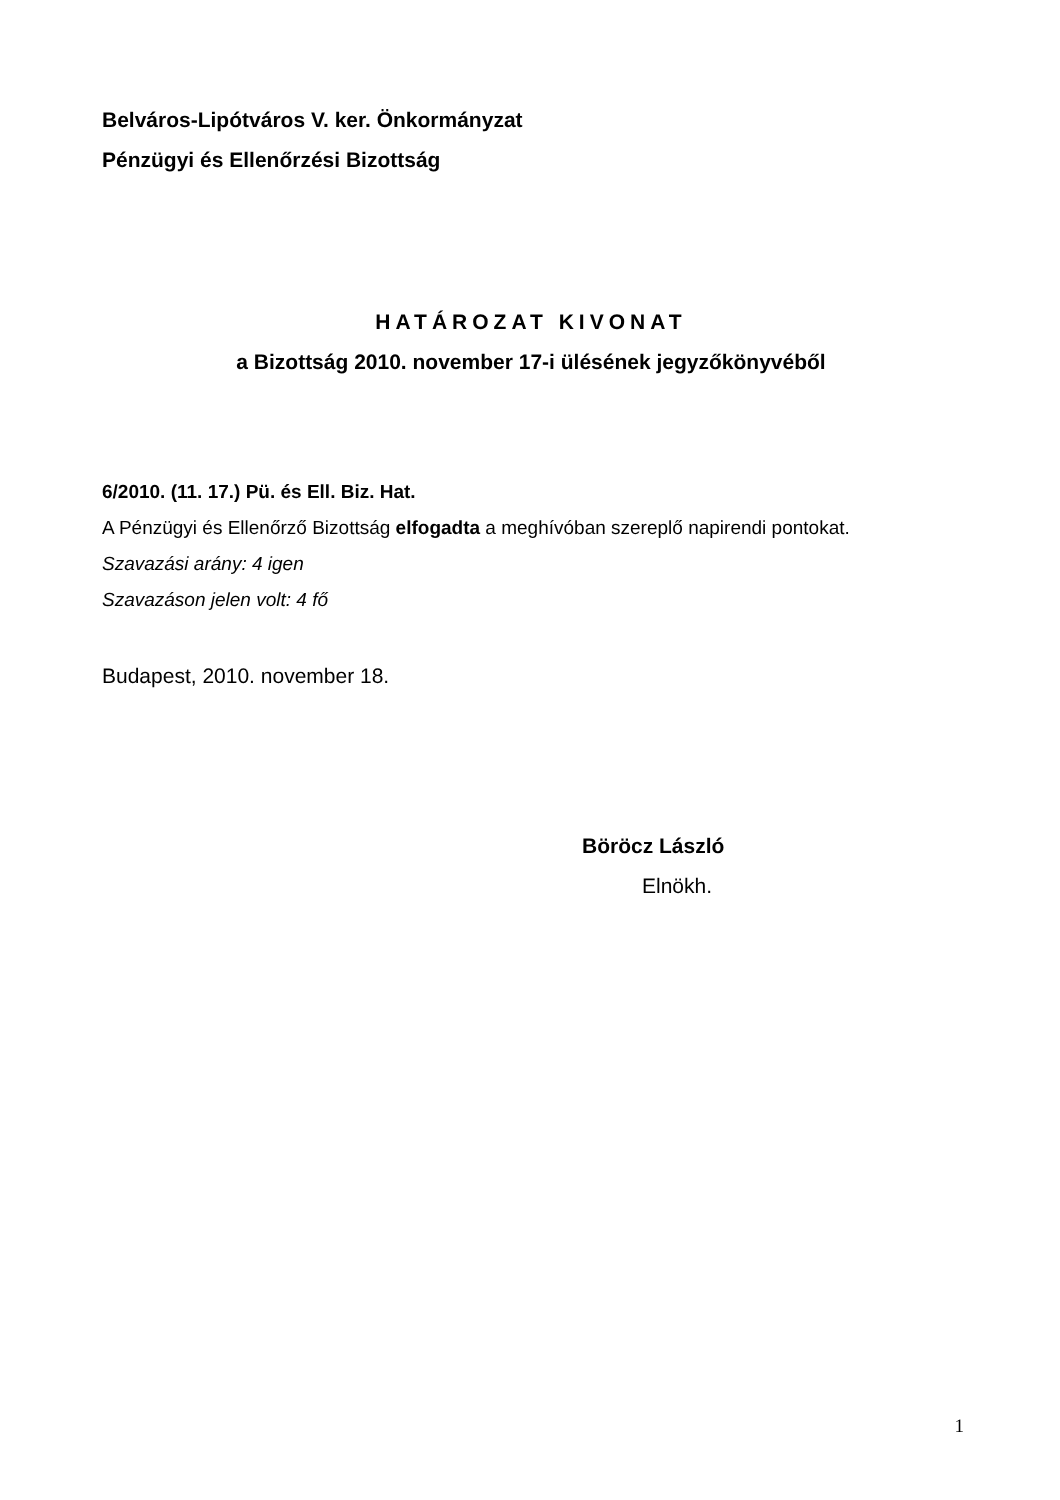Belváros-Lipótváros V. ker. Önkormányzat
Pénzügyi és Ellenőrzési Bizottság
HATÁROZAT KIVONAT
a Bizottság 2010. november 17-i ülésének jegyzőkönyvéből
6/2010. (11. 17.) Pü. és Ell. Biz. Hat.
A Pénzügyi és Ellenőrző Bizottság elfogadta a meghívóban szereplő napirendi pontokat.
Szavazási arány: 4 igen
Szavazáson jelen volt: 4 fő
Budapest, 2010. november 18.
Böröcz László
Elnökh.
1